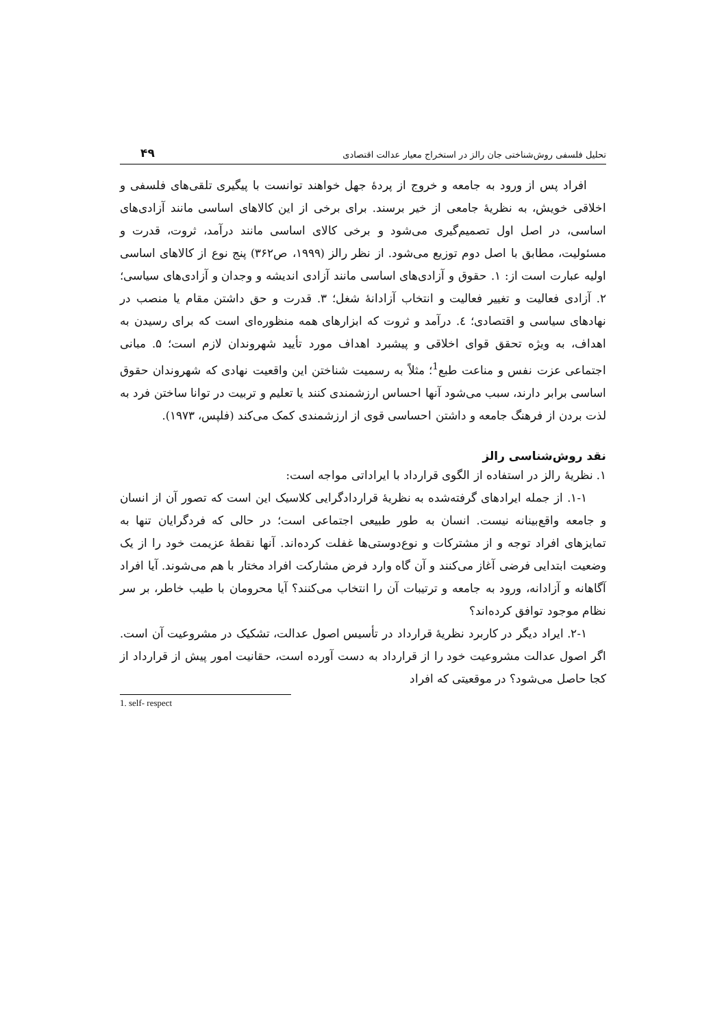تحلیل فلسفی روش‌شناختی جان رالز در استخراج معیار عدالت اقتصادی ۴۹
افراد پس از ورود به جامعه و خروج از پردهٔ جهل خواهند توانست با پیگیری تلقی‌های فلسفی و اخلاقی خویش، به نظریهٔ جامعی از خیر برسند. برای برخی از این کالاهای اساسی مانند آزادی‌های اساسی، در اصل اول تصمیم‌گیری می‌شود و برخی کالای اساسی مانند درآمد، ثروت، قدرت و مسئولیت، مطابق با اصل دوم توزیع می‌شود. از نظر رالز (۱۹۹۹، ص۳۶۲) پنج نوع از کالاهای اساسی اولیه عبارت است از: ۱. حقوق و آزادی‌های اساسی مانند آزادی اندیشه و وجدان و آزادی‌های سیاسی؛ ۲. آزادی فعالیت و تغییر فعالیت و انتخاب آزادانهٔ شغل؛ ۳. قدرت و حق داشتن مقام یا منصب در نهادهای سیاسی و اقتصادی؛ ٤. درآمد و ثروت که ابزارهای همه منظوره‌ای است که برای رسیدن به اهداف، به ویژه تحقق قوای اخلاقی و پیشبرد اهداف مورد تأیید شهروندان لازم است؛ ۵. مبانی اجتماعی عزت نفس و مناعت طبع<sup>1</sup>؛ مثلاً به رسمیت شناختن این واقعیت نهادی که شهروندان حقوق اساسی برابر دارند، سبب می‌شود آنها احساس ارزشمندی کنند یا تعلیم و تربیت در توانا ساختن فرد به لذت بردن از فرهنگ جامعه و داشتن احساسی قوی از ارزشمندی کمک می‌کند (فلپس، ۱۹۷۳).
نقد روش‌شناسی رالز
۱. نظریهٔ رالز در استفاده از الگوی قرارداد با ایراداتی مواجه است:
۱-۱. از جمله ایرادهای گرفته‌شده به نظریهٔ قراردادگرایی کلاسیک این است که تصور آن از انسان و جامعه واقع‌بینانه نیست. انسان به طور طبیعی اجتماعی است؛ در حالی که فردگرایان تنها به تمایزهای افراد توجه و از مشترکات و نوع‌دوستی‌ها غفلت کرده‌اند. آنها نقطهٔ عزیمت خود را از یک وضعیت ابتدایی فرضی آغاز می‌کنند و آن گاه وارد فرض مشارکت افراد مختار با هم می‌شوند. آیا افراد آگاهانه و آزادانه، ورود به جامعه و ترتیبات آن را انتخاب می‌کنند؟ آیا محرومان با طیب خاطر، بر سر نظام موجود توافق کرده‌اند؟
۲-۱. ایراد دیگر در کاربرد نظریهٔ قرارداد در تأسیس اصول عدالت، تشکیک در مشروعیت آن است. اگر اصول عدالت مشروعیت خود را از قرارداد به دست آورده است، حقانیت امور پیش از قرارداد از کجا حاصل می‌شود؟ در موقعیتی که افراد
1. self- respect